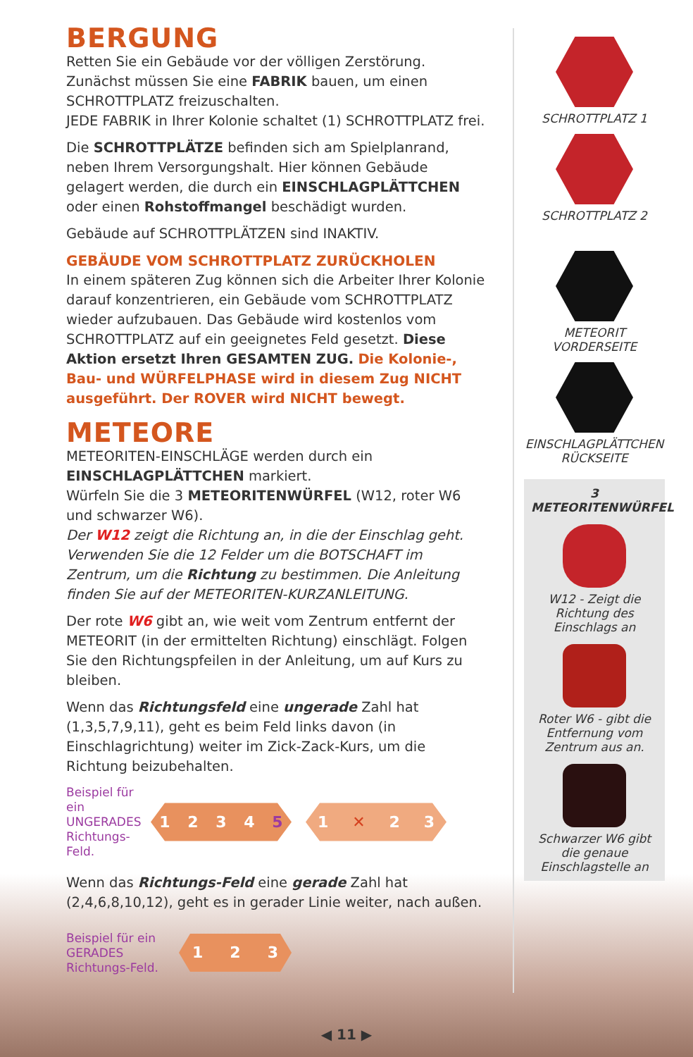BERGUNG
Retten Sie ein Gebäude vor der völligen Zerstörung. Zunächst müssen Sie eine FABRIK bauen, um einen SCHROTTPLATZ freizuschalten.
JEDE FABRIK in Ihrer Kolonie schaltet (1) SCHROTTPLATZ frei.
Die SCHROTTPLÄTZE befinden sich am Spielplanrand, neben Ihrem Versorgungshalt. Hier können Gebäude gelagert werden, die durch ein EINSCHLAGPLÄTTCHEN oder einen Rohstoffmangel beschädigt wurden.
Gebäude auf SCHROTTPLÄTZEN sind INAKTIV.
GEBÄUDE VOM SCHROTTPLATZ ZURÜCKHOLEN
In einem späteren Zug können sich die Arbeiter Ihrer Kolonie darauf konzentrieren, ein Gebäude vom SCHROTTPLATZ wieder aufzubauen. Das Gebäude wird kostenlos vom SCHROTTPLATZ auf ein geeignetes Feld gesetzt. Diese Aktion ersetzt Ihren GESAMTEN ZUG. Die Kolonie-, Bau- und WÜRFELPHASE wird in diesem Zug NICHT ausgeführt. Der ROVER wird NICHT bewegt.
METEORE
METEORITEN-EINSCHLÄGE werden durch ein EINSCHLAGPLÄTTCHEN markiert.
Würfeln Sie die 3 METEORITENWÜRFEL (W12, roter W6 und schwarzer W6).
Der W12 zeigt die Richtung an, in die der Einschlag geht. Verwenden Sie die 12 Felder um die BOTSCHAFT im Zentrum, um die Richtung zu bestimmen. Die Anleitung finden Sie auf der METEORITEN-KURZANLEITUNG.
Der rote W6 gibt an, wie weit vom Zentrum entfernt der METEORIT (in der ermittelten Richtung) einschlägt. Folgen Sie den Richtungspfeilen in der Anleitung, um auf Kurs zu bleiben.
Wenn das Richtungsfeld eine ungerade Zahl hat (1,3,5,7,9,11), geht es beim Feld links davon (in Einschlagrichtung) weiter im Zick-Zack-Kurs, um die Richtung beizubehalten.
Beispiel für ein UNGERADES Richtungs-Feld.
1 2 3 4 5 1 ✕ 2 3
Wenn das Richtungs-Feld eine gerade Zahl hat (2,4,6,8,10,12), geht es in gerader Linie weiter, nach außen.
Beispiel für ein GERADES Richtungs-Feld.
1 2 3
SCHROTTPLATZ 1
SCHROTTPLATZ 2
METEORIT
VORDERSEITE
EINSCHLAGPLÄTTCHEN
RÜCKSEITE
3
METEORITENWÜRFEL
W12 - Zeigt die Richtung des Einschlags an
Roter W6 - gibt die Entfernung vom Zentrum aus an.
Schwarzer W6 gibt die genaue Einschlagstelle an
◀ 11 ▶